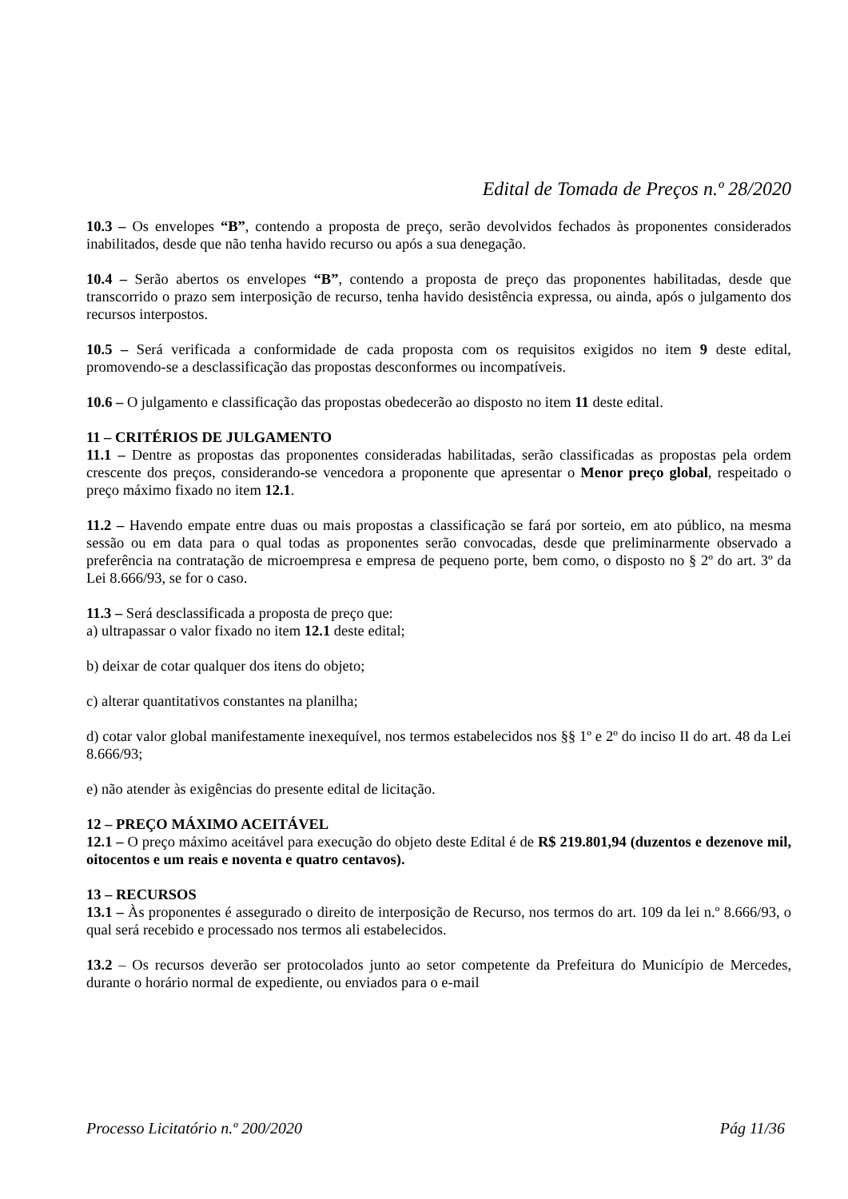Edital de Tomada de Preços n.º 28/2020
10.3 – Os envelopes “B”, contendo a proposta de preço, serão devolvidos fechados às proponentes considerados inabilitados, desde que não tenha havido recurso ou após a sua denegação.
10.4 – Serão abertos os envelopes “B”, contendo a proposta de preço das proponentes habilitadas, desde que transcorrido o prazo sem interposição de recurso, tenha havido desistência expressa, ou ainda, após o julgamento dos recursos interpostos.
10.5 – Será verificada a conformidade de cada proposta com os requisitos exigidos no item 9 deste edital, promovendo-se a desclassificação das propostas desconformes ou incompatíveis.
10.6 – O julgamento e classificação das propostas obedecerão ao disposto no item 11 deste edital.
11 – CRITÉRIOS DE JULGAMENTO
11.1 – Dentre as propostas das proponentes consideradas habilitadas, serão classificadas as propostas pela ordem crescente dos preços, considerando-se vencedora a proponente que apresentar o Menor preço global, respeitado o preço máximo fixado no item 12.1.
11.2 – Havendo empate entre duas ou mais propostas a classificação se fará por sorteio, em ato público, na mesma sessão ou em data para o qual todas as proponentes serão convocadas, desde que preliminarmente observado a preferência na contratação de microempresa e empresa de pequeno porte, bem como, o disposto no § 2º do art. 3º da Lei 8.666/93, se for o caso.
11.3 – Será desclassificada a proposta de preço que:
a) ultrapassar o valor fixado no item 12.1 deste edital;
b) deixar de cotar qualquer dos itens do objeto;
c) alterar quantitativos constantes na planilha;
d) cotar valor global manifestamente inexequível, nos termos estabelecidos nos §§ 1º e 2º do inciso II do art. 48 da Lei 8.666/93;
e) não atender às exigências do presente edital de licitação.
12 – PREÇO MÁXIMO ACEITÁVEL
12.1 – O preço máximo aceitável para execução do objeto deste Edital é de R$ 219.801,94 (duzentos e dezenove mil, oitocentos e um reais e noventa e quatro centavos).
13 – RECURSOS
13.1 – Às proponentes é assegurado o direito de interposição de Recurso, nos termos do art. 109 da lei n.º 8.666/93, o qual será recebido e processado nos termos ali estabelecidos.
13.2 – Os recursos deverão ser protocolados junto ao setor competente da Prefeitura do Município de Mercedes, durante o horário normal de expediente, ou enviados para o e-mail
Processo Licitatório n.º 200/2020 Pág 11/36